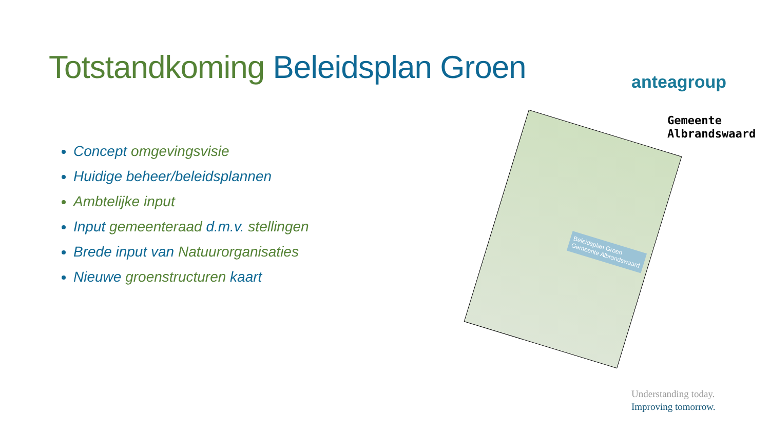Totstandkoming Beleidsplan Groen
Concept omgevingsvisie
Huidige beheer/beleidsplannen
Ambtelijke input
Input gemeenteraad d.m.v. stellingen
Brede input van Natuurorganisaties
Nieuwe groenstructuren kaart
Beleidsplan Groen
Gemeente Albrandswaard
anteagroup
Gemeente
Albrandswaard
Understanding today.
Improving tomorrow.